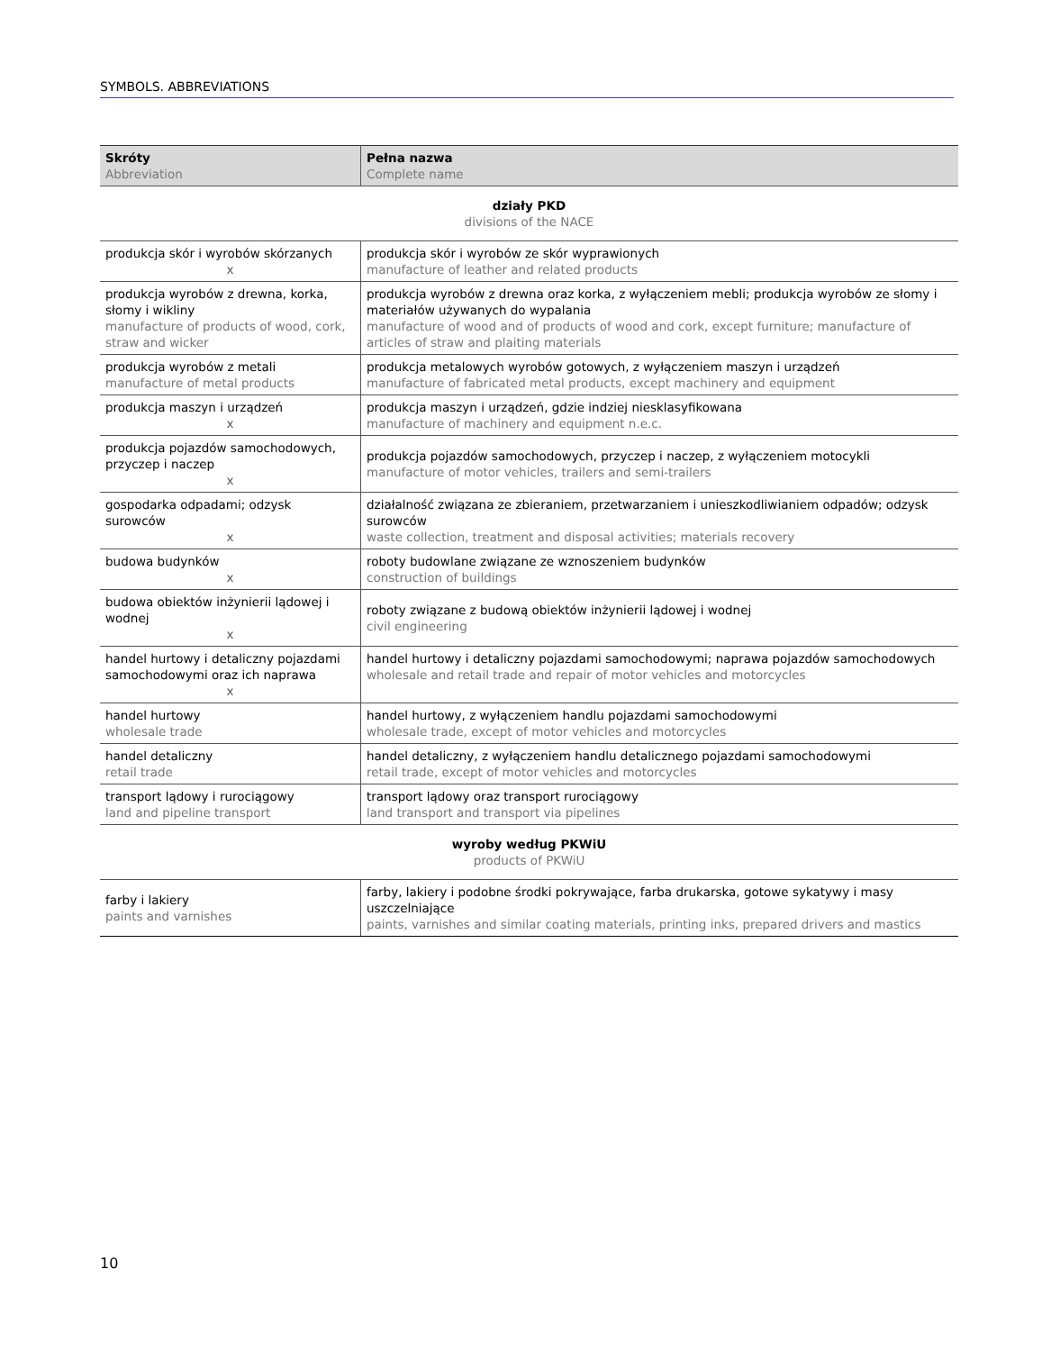SYMBOLS. ABBREVIATIONS
| Skróty Abbreviation | Pełna nazwa Complete name |
| --- | --- |
| działy PKD divisions of the NACE | |
| produkcja skór i wyrobów skórzanych x | produkcja skór i wyrobów ze skór wyprawionych manufacture of leather and related products |
| produkcja wyrobów z drewna, korka, słomy i wikliny manufacture of products of wood, cork, straw and wicker | produkcja wyrobów z drewna oraz korka, z wyłączeniem mebli; produkcja wyrobów ze słomy i materiałów używanych do wypalania manufacture of wood and of products of wood and cork, except furniture; manufacture of articles of straw and plaiting materials |
| produkcja wyrobów z metali manufacture of metal products | produkcja metalowych wyrobów gotowych, z wyłączeniem maszyn i urządzeń manufacture of fabricated metal products, except machinery and equipment |
| produkcja maszyn i urządzeń x | produkcja maszyn i urządzeń, gdzie indziej niesklasyfikowana manufacture of machinery and equipment n.e.c. |
| produkcja pojazdów samochodowych, przyczep i naczep x | produkcja pojazdów samochodowych, przyczep i naczep, z wyłączeniem motocykli manufacture of motor vehicles, trailers and semi-trailers |
| gospodarka odpadami; odzysk surowców x | działalność związana ze zbieraniem, przetwarzaniem i unieszkodliwianiem odpadów; odzysk surowców waste collection, treatment and disposal activities; materials recovery |
| budowa budynków x | roboty budowlane związane ze wznoszeniem budynków construction of buildings |
| budowa obiektów inżynierii lądowej i wodnej x | roboty związane z budową obiektów inżynierii lądowej i wodnej civil engineering |
| handel hurtowy i detaliczny pojazdami samochodowymi oraz ich naprawa x | handel hurtowy i detaliczny pojazdami samochodowymi; naprawa pojazdów samochodowych wholesale and retail trade and repair of motor vehicles and motorcycles |
| handel hurtowy wholesale trade | handel hurtowy, z wyłączeniem handlu pojazdami samochodowymi wholesale trade, except of motor vehicles and motorcycles |
| handel detaliczny retail trade | handel detaliczny, z wyłączeniem handlu detalicznego pojazdami samochodowymi retail trade, except of motor vehicles and motorcycles |
| transport lądowy i rurociągowy land and pipeline transport | transport lądowy oraz transport rurociągowy land transport and transport via pipelines |
| wyroby według PKWiU products of PKWiU | |
| farby i lakiery paints and varnishes | farby, lakiery i podobne środki pokrywające, farba drukarska, gotowe sykatywy i masy uszczelniające paints, varnishes and similar coating materials, printing inks, prepared drivers and mastics |
10